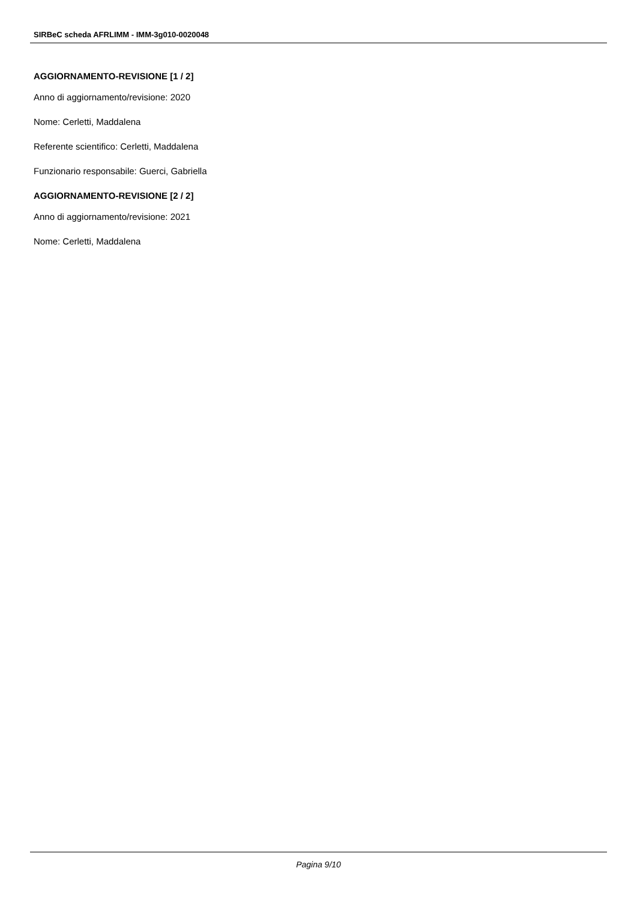SIRBeC scheda AFRLIMM - IMM-3g010-0020048
AGGIORNAMENTO-REVISIONE [1 / 2]
Anno di aggiornamento/revisione: 2020
Nome: Cerletti, Maddalena
Referente scientifico: Cerletti, Maddalena
Funzionario responsabile: Guerci, Gabriella
AGGIORNAMENTO-REVISIONE [2 / 2]
Anno di aggiornamento/revisione: 2021
Nome: Cerletti, Maddalena
Pagina 9/10